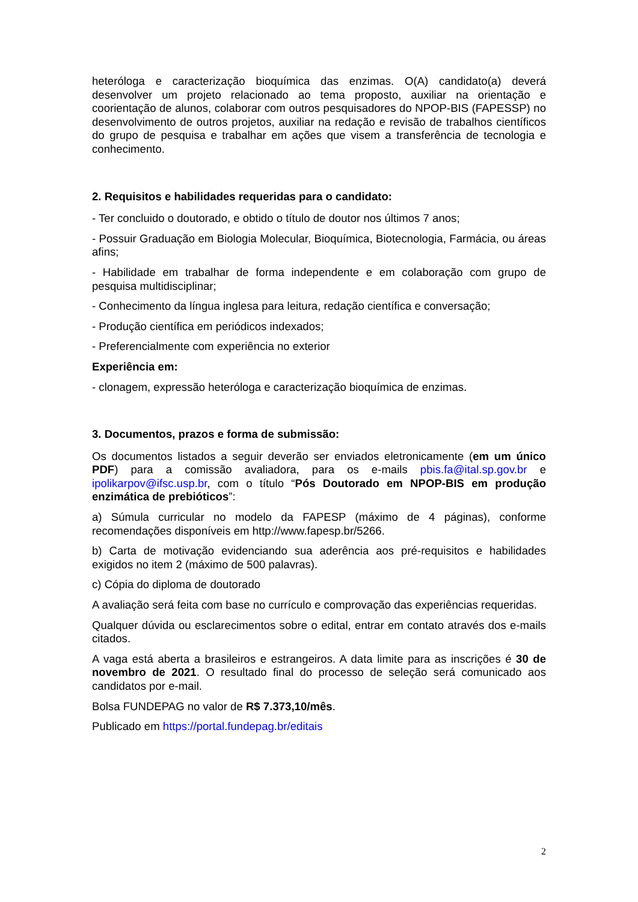heteróloga e caracterização bioquímica das enzimas. O(A) candidato(a) deverá desenvolver um projeto relacionado ao tema proposto, auxiliar na orientação e coorientação de alunos, colaborar com outros pesquisadores do NPOP-BIS (FAPESSP) no desenvolvimento de outros projetos, auxiliar na redação e revisão de trabalhos científicos do grupo de pesquisa e trabalhar em ações que visem a transferência de tecnologia e conhecimento.
2. Requisitos e habilidades requeridas para o candidato:
- Ter concluido o doutorado, e obtido o título de doutor nos últimos 7 anos;
- Possuir Graduação em Biologia Molecular, Bioquímica, Biotecnologia, Farmácia, ou áreas afins;
- Habilidade em trabalhar de forma independente e em colaboração com grupo de pesquisa multidisciplinar;
- Conhecimento da língua inglesa para leitura, redação científica e conversação;
- Produção científica em periódicos indexados;
- Preferencialmente com experiência no exterior
Experiência em:
- clonagem, expressão heteróloga e caracterização bioquímica de enzimas.
3. Documentos, prazos e forma de submissão:
Os documentos listados a seguir deverão ser enviados eletronicamente (em um único PDF) para a comissão avaliadora, para os e-mails pbis.fa@ital.sp.gov.br e ipolikarpov@ifsc.usp.br, com o título “Pós Doutorado em NPOP-BIS em produção enzimática de prebióticos”:
a) Súmula curricular no modelo da FAPESP (máximo de 4 páginas), conforme recomendações disponíveis em http://www.fapesp.br/5266.
b) Carta de motivação evidenciando sua aderência aos pré-requisitos e habilidades exigidos no item 2 (máximo de 500 palavras).
c) Cópia do diploma de doutorado
A avaliação será feita com base no currículo e comprovação das experiências requeridas.
Qualquer dúvida ou esclarecimentos sobre o edital, entrar em contato através dos e-mails citados.
A vaga está aberta a brasileiros e estrangeiros. A data limite para as inscrições é 30 de novembro de 2021. O resultado final do processo de seleção será comunicado aos candidatos por e-mail.
Bolsa FUNDEPAG no valor de R$ 7.373,10/mês.
Publicado em https://portal.fundepag.br/editais
2